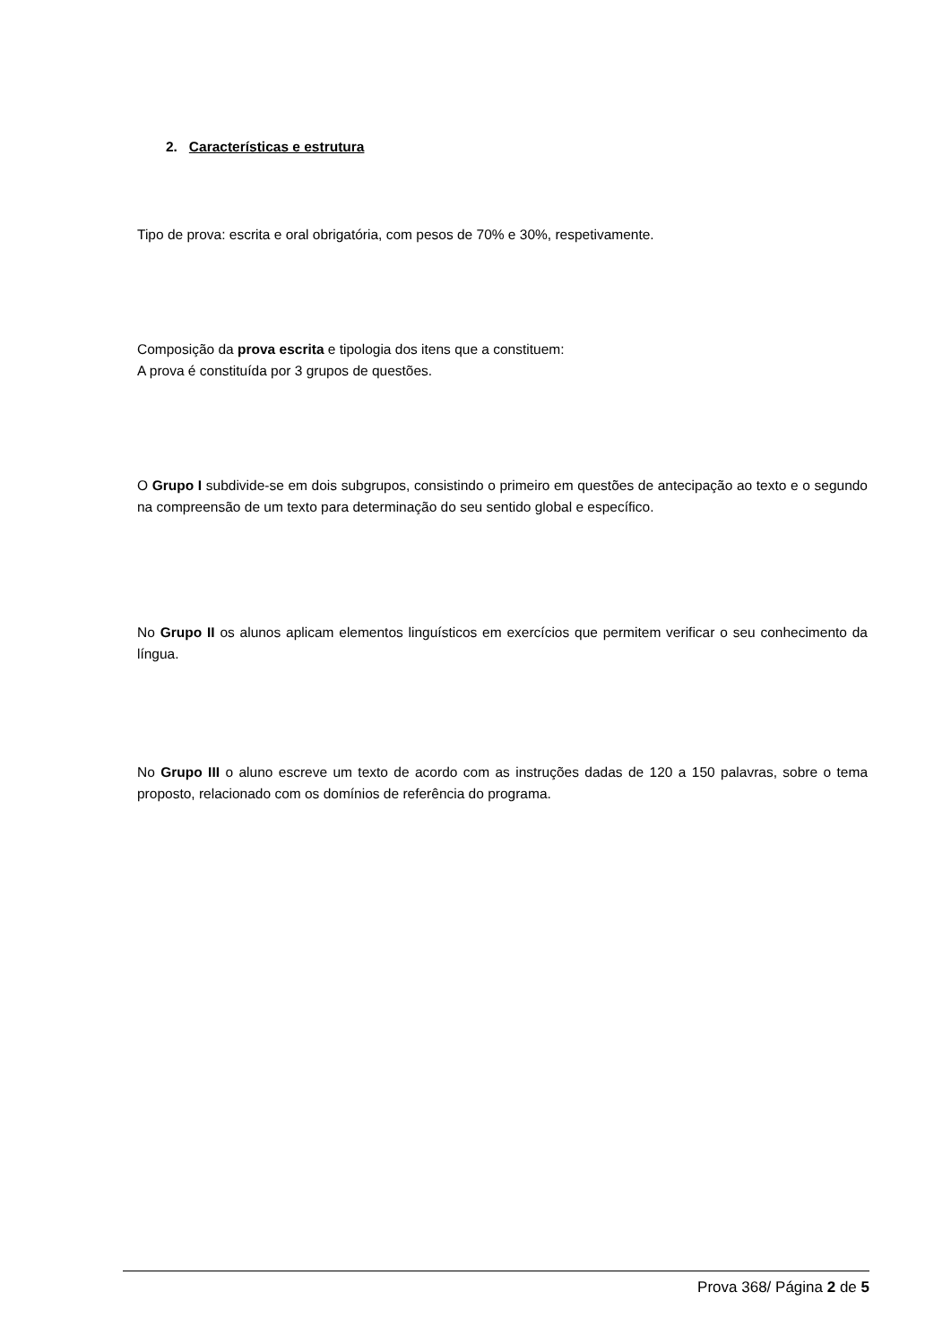2. Características e estrutura
Tipo de prova: escrita e oral obrigatória, com pesos de 70% e 30%, respetivamente.
Composição da prova escrita e tipologia dos itens que a constituem:
A prova é constituída por 3 grupos de questões.
O Grupo I subdivide-se em dois subgrupos, consistindo o primeiro em questões de antecipação ao texto e o segundo na compreensão de um texto para determinação do seu sentido global e específico.
No Grupo II os alunos aplicam elementos linguísticos em exercícios que permitem verificar o seu conhecimento da língua.
No Grupo III o aluno escreve um texto de acordo com as instruções dadas de 120 a 150 palavras, sobre o tema proposto, relacionado com os domínios de referência do programa.
Prova 368/ Página 2 de 5